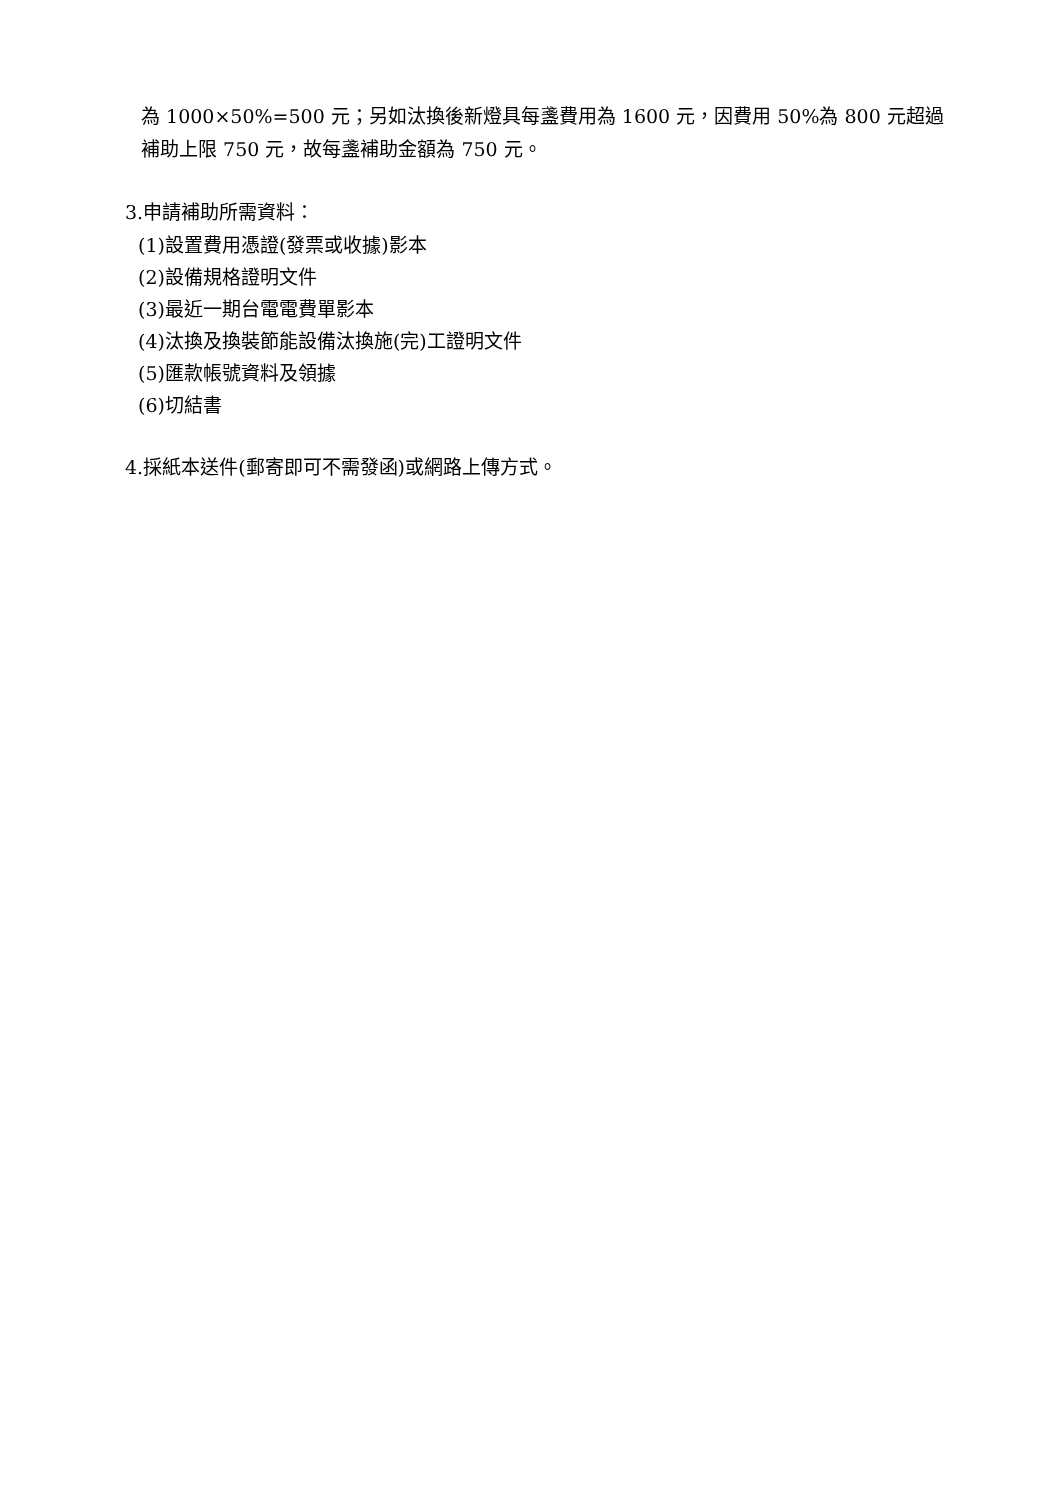為 1000×50%=500 元；另如汰換後新燈具每盞費用為 1600 元，因費用 50%為 800 元超過
補助上限 750 元，故每盞補助金額為 750 元。
3.申請補助所需資料：
(1)設置費用憑證(發票或收據)影本
(2)設備規格證明文件
(3)最近一期台電電費單影本
(4)汰換及換裝節能設備汰換施(完)工證明文件
(5)匯款帳號資料及領據
(6)切結書
4.採紙本送件(郵寄即可不需發函)或網路上傳方式。